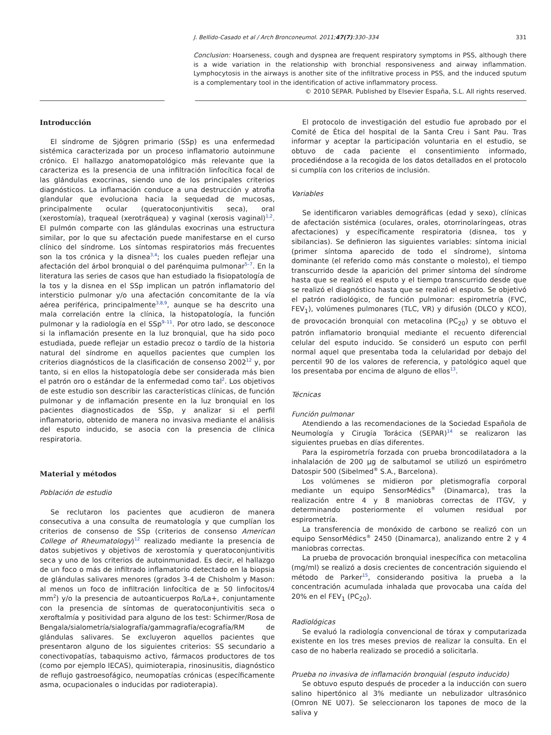J. Bellido-Casado et al / Arch Bronconeumol. 2011;47(7):330–334 331
Conclusion: Hoarseness, cough and dyspnea are frequent respiratory symptoms in PSS, although there is a wide variation in the relationship with bronchial responsiveness and airway inflammation. Lymphocytosis in the airways is another site of the infiltrative process in PSS, and the induced sputum is a complementary tool in the identification of active inflammatory process.
© 2010 SEPAR. Published by Elsevier España, S.L. All rights reserved.
Introducción
El síndrome de Sjögren primario (SSp) es una enfermedad sistémica caracterizada por un proceso inflamatorio autoinmune crónico. El hallazgo anatomopatológico más relevante que la caracteriza es la presencia de una infiltración linfocítica focal de las glándulas exocrinas, siendo uno de los principales criterios diagnósticos. La inflamación conduce a una destrucción y atrofia glandular que evoluciona hacia la sequedad de mucosas, principalmente ocular (queratoconjuntivitis seca), oral (xerostomía), traqueal (xerotráquea) y vaginal (xerosis vaginal)<sup>1,2</sup>. El pulmón comparte con las glándulas exocrinas una estructura similar, por lo que su afectación puede manifestarse en el curso clínico del síndrome. Los síntomas respiratorios más frecuentes son la tos crónica y la disnea<sup>3,4</sup>; los cuales pueden reflejar una afectación del árbol bronquial o del parénquima pulmonar<sup>5–7</sup>. En la literatura las series de casos que han estudiado la fisiopatología de la tos y la disnea en el SSp implican un patrón inflamatorio del intersticio pulmonar y/o una afectación concomitante de la vía aérea periférica, principalmente<sup>3,8,9</sup>, aunque se ha descrito una mala correlación entre la clínica, la histopatología, la función pulmonar y la radiología en el SSp<sup>9–11</sup>. Por otro lado, se desconoce si la inflamación presente en la luz bronquial, que ha sido poco estudiada, puede reflejar un estadio precoz o tardío de la historia natural del síndrome en aquellos pacientes que cumplen los criterios diagnósticos de la clasificación de consenso 2002<sup>12</sup> y, por tanto, si en ellos la histopatología debe ser considerada más bien el patrón oro o estándar de la enfermedad como tal<sup>2</sup>. Los objetivos de este estudio son describir las características clínicas, de función pulmonar y de inflamación presente en la luz bronquial en los pacientes diagnosticados de SSp, y analizar si el perfil inflamatorio, obtenido de manera no invasiva mediante el análisis del esputo inducido, se asocia con la presencia de clínica respiratoria.
Material y métodos
Población de estudio
Se reclutaron los pacientes que acudieron de manera consecutiva a una consulta de reumatología y que cumplían los criterios de consenso de SSp (criterios de consenso American College of Rheumatology)<sup>12</sup> realizado mediante la presencia de datos subjetivos y objetivos de xerostomía y queratoconjuntivitis seca y uno de los criterios de autoinmunidad. Es decir, el hallazgo de un foco o más de infiltrado inflamatorio detectado en la biopsia de glándulas salivares menores (grados 3-4 de Chisholm y Mason: al menos un foco de infiltración linfocítica de ≥ 50 linfocitos/4 mm<sup>2</sup>) y/o la presencia de autoanticuerpos Ro/La+, conjuntamente con la presencia de síntomas de queratoconjuntivitis seca o xeroftalmía y positividad para alguno de los test: Schirmer/Rosa de Bengala/sialometría/sialografía/gammagrafía/ecografía/RM de glándulas salivares. Se excluyeron aquellos pacientes que presentaron alguno de los siguientes criterios: SS secundario a conectivopatías, tabaquismo activo, fármacos productores de tos (como por ejemplo IECAS), quimioterapia, rinosinusitis, diagnóstico de reflujo gastroesofágico, neumopatías crónicas (específicamente asma, ocupacionales o inducidas por radioterapia).
El protocolo de investigación del estudio fue aprobado por el Comité de Ética del hospital de la Santa Creu i Sant Pau. Tras informar y aceptar la participación voluntaria en el estudio, se obtuvo de cada paciente el consentimiento informado, procediéndose a la recogida de los datos detallados en el protocolo si cumplía con los criterios de inclusión.
Variables
Se identificaron variables demográficas (edad y sexo), clínicas de afectación sistémica (oculares, orales, otorrinolaríngeas, otras afectaciones) y específicamente respiratoria (disnea, tos y sibilancias). Se definieron las siguientes variables: síntoma inicial (primer síntoma aparecido de todo el síndrome), síntoma dominante (el referido como más constante o molesto), el tiempo transcurrido desde la aparición del primer síntoma del síndrome hasta que se realizó el esputo y el tiempo transcurrido desde que se realizó el diagnóstico hasta que se realizó el esputo. Se objetivó el patrón radiológico, de función pulmonar: espirometría (FVC, FEV<sub>1</sub>), volúmenes pulmonares (TLC, VR) y difusión (DLCO y KCO), de provocación bronquial con metacolina (PC<sub>20</sub>) y se obtuvo el patrón inflamatorio bronquial mediante el recuento diferencial celular del esputo inducido. Se consideró un esputo con perfil normal aquel que presentaba toda la celularidad por debajo del percentil 90 de los valores de referencia, y patológico aquel que los presentaba por encima de alguno de ellos<sup>13</sup>.
Técnicas
Función pulmonar
Atendiendo a las recomendaciones de la Sociedad Española de Neumología y Cirugía Torácica (SEPAR)<sup>14</sup> se realizaron las siguientes pruebas en días diferentes.
Para la espirometría forzada con prueba broncodilatadora a la inhalalación de 200 μg de salbutamol se utilizó un espirómetro Datospir 500 (Sibelmed<sup>®</sup> S.A., Barcelona).
Los volúmenes se midieron por pletismografía corporal mediante un equipo SensorMédics<sup>®</sup> (Dinamarca), tras la realización entre 4 y 8 maniobras correctas de ITGV, y determinando posteriormente el volumen residual por espirometría.
La transferencia de monóxido de carbono se realizó con un equipo SensorMédics<sup>®</sup> 2450 (Dinamarca), analizando entre 2 y 4 maniobras correctas.
La prueba de provocación bronquial inespecífica con metacolina (mg/ml) se realizó a dosis crecientes de concentración siguiendo el método de Parker<sup>15</sup>, considerando positiva la prueba a la concentración acumulada inhalada que provocaba una caída del 20% en el FEV<sub>1</sub> (PC<sub>20</sub>).
Radiológicas
Se evaluó la radiología convencional de tórax y computarizada existente en los tres meses previos de realizar la consulta. En el caso de no haberla realizado se procedió a solicitarla.
Prueba no invasiva de inflamación bronquial (esputo inducido)
Se obtuvo esputo después de proceder a la inducción con suero salino hipertónico al 3% mediante un nebulizador ultrasónico (Omron NE U07). Se seleccionaron los tapones de moco de la saliva y